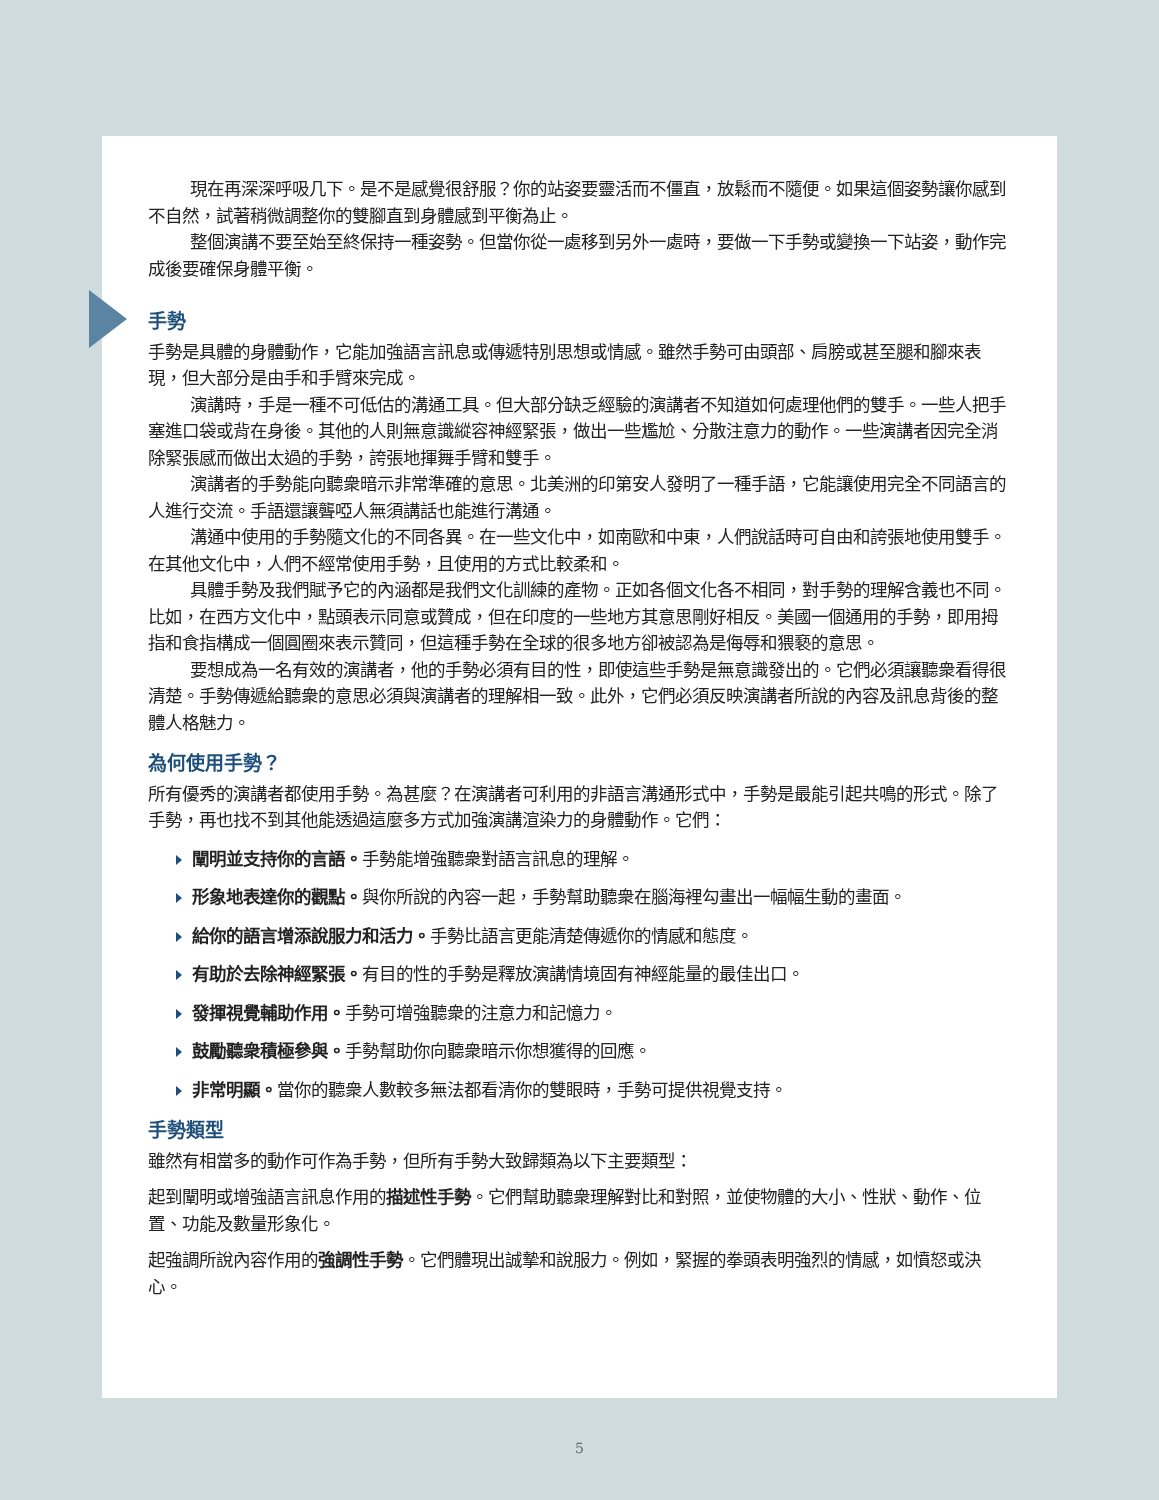現在再深深呼吸几下。是不是感覺很舒服？你的站姿要靈活而不僵直，放鬆而不隨便。如果這個姿勢讓你感到不自然，試著稍微調整你的雙腳直到身體感到平衡為止。
整個演講不要至始至終保持一種姿勢。但當你從一處移到另外一處時，要做一下手勢或變換一下站姿，動作完成後要確保身體平衡。
手勢
手勢是具體的身體動作，它能加強語言訊息或傳遞特別思想或情感。雖然手勢可由頭部、肩膀或甚至腿和腳來表現，但大部分是由手和手臂來完成。
演講時，手是一種不可低估的溝通工具。但大部分缺乏經驗的演講者不知道如何處理他們的雙手。一些人把手塞進口袋或背在身後。其他的人則無意識縱容神經緊張，做出一些尷尬、分散注意力的動作。一些演講者因完全消除緊張感而做出太過的手勢，誇張地揮舞手臂和雙手。
演講者的手勢能向聽衆暗示非常準確的意思。北美洲的印第安人發明了一種手語，它能讓使用完全不同語言的人進行交流。手語還讓聾啞人無須講話也能進行溝通。
溝通中使用的手勢隨文化的不同各異。在一些文化中，如南歐和中東，人們說話時可自由和誇張地使用雙手。在其他文化中，人們不經常使用手勢，且使用的方式比較柔和。
具體手勢及我們賦予它的內涵都是我們文化訓練的產物。正如各個文化各不相同，對手勢的理解含義也不同。比如，在西方文化中，點頭表示同意或贊成，但在印度的一些地方其意思剛好相反。美國一個通用的手勢，即用拇指和食指構成一個圓圈來表示贊同，但這種手勢在全球的很多地方卻被認為是侮辱和猥褻的意思。
要想成為一名有效的演講者，他的手勢必須有目的性，即使這些手勢是無意識發出的。它們必須讓聽衆看得很清楚。手勢傳遞給聽衆的意思必須與演講者的理解相一致。此外，它們必須反映演講者所說的內容及訊息背後的整體人格魅力。
為何使用手勢？
所有優秀的演講者都使用手勢。為甚麼？在演講者可利用的非語言溝通形式中，手勢是最能引起共鳴的形式。除了手勢，再也找不到其他能透過這麼多方式加強演講渲染力的身體動作。它們：
闡明並支持你的言語。手勢能增強聽衆對語言訊息的理解。
形象地表達你的觀點。與你所說的內容一起，手勢幫助聽衆在腦海裡勾畫出一幅幅生動的畫面。
給你的語言增添說服力和活力。手勢比語言更能清楚傳遞你的情感和態度。
有助於去除神經緊張。有目的性的手勢是釋放演講情境固有神經能量的最佳出口。
發揮視覺輔助作用。手勢可增強聽衆的注意力和記憶力。
鼓勵聽衆積極參與。手勢幫助你向聽衆暗示你想獲得的回應。
非常明顯。當你的聽衆人數較多無法都看清你的雙眼時，手勢可提供視覺支持。
手勢類型
雖然有相當多的動作可作為手勢，但所有手勢大致歸類為以下主要類型：
起到闡明或增強語言訊息作用的描述性手勢。它們幫助聽衆理解對比和對照，並使物體的大小、性狀、動作、位置、功能及數量形象化。
起強調所說內容作用的強調性手勢。它們體現出誠摯和說服力。例如，緊握的拳頭表明強烈的情感，如憤怒或決心。
5